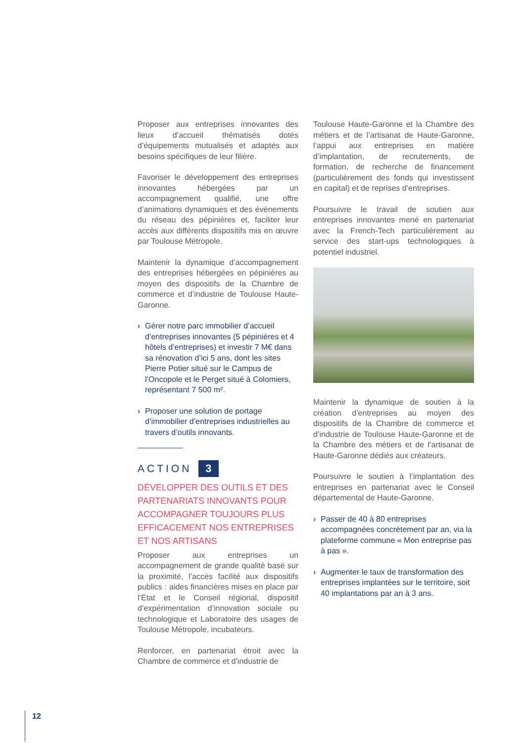Proposer aux entreprises innovantes des lieux d’accueil thématisés dotés d’équipements mutualisés et adaptés aux besoins spécifiques de leur filière.
Favoriser le développement des entreprises innovantes hébergées par un accompagnement qualifié, une offre d’animations dynamiques et des évènements du réseau des pépinières et, faciliter leur accès aux différents dispositifs mis en œuvre par Toulouse Métropole.
Maintenir la dynamique d’accompagnement des entreprises hébergées en pépinières au moyen des dispositifs de la Chambre de commerce et d’industrie de Toulouse Haute-Garonne.
› Gérer notre parc immobilier d’accueil d’entreprises innovantes (5 pépinières et 4 hôtels d’entreprises) et investir 7 M€ dans sa rénovation d’ici 5 ans, dont les sites Pierre Potier situé sur le Campus de l’Oncopole et le Perget situé à Colomiers, représentant 7 500 m².
› Proposer une solution de portage d’immobilier d’entreprises industrielles au travers d’outils innovants.
ACTION 3
DÉVELOPPER DES OUTILS ET DES PARTENARIATS INNOVANTS POUR ACCOMPAGNER TOUJOURS PLUS EFFICACEMENT NOS ENTREPRISES ET NOS ARTISANS
Proposer aux entreprises un accompagnement de grande qualité basé sur la proximité, l’accès facilité aux dispositifs publics : aides financières mises en place par l’État et le Conseil régional, dispositif d’expérimentation d’innovation sociale ou technologique et Laboratoire des usages de Toulouse Métropole, incubateurs.
Renforcer, en partenariat étroit avec la Chambre de commerce et d’industrie de
Toulouse Haute-Garonne et la Chambre des métiers et de l’artisanat de Haute-Garonne, l’appui aux entreprises en matière d’implantation, de recrutements, de formation, de recherche de financement (particulièrement des fonds qui investissent en capital) et de reprises d’entreprises.
Poursuivre le travail de soutien aux entreprises innovantes mené en partenariat avec la French-Tech particulièrement au service des start-ups technologiques à potentiel industriel.
Maintenir la dynamique de soutien à la création d’entreprises au moyen des dispositifs de la Chambre de commerce et d’industrie de Toulouse Haute-Garonne et de la Chambre des métiers et de l’artisanat de Haute-Garonne dédiés aux créateurs.
Poursuivre le soutien à l’implantation des entreprises en partenariat avec le Conseil départemental de Haute-Garonne.
› Passer de 40 à 80 entreprises accompagnées concrètement par an, via la plateforme commune « Mon entreprise pas à pas ».
› Augmenter le taux de transformation des entreprises implantées sur le territoire, soit 40 implantations par an à 3 ans.
12